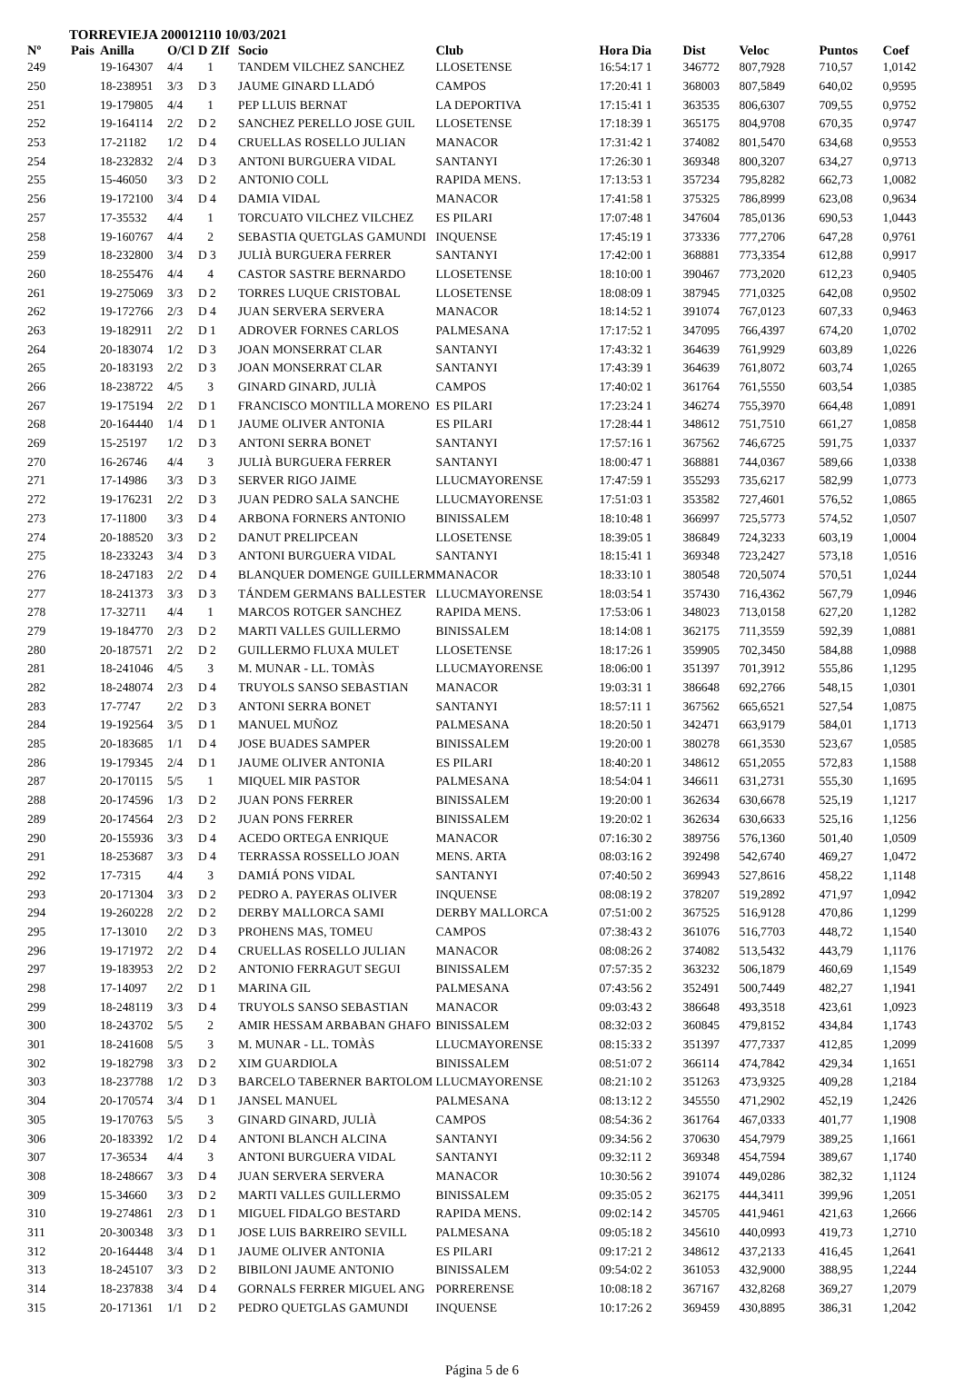TORREVIEJA 200012110 10/03/2021
| Nº | Pais | Anilla | O/Cl | D ZIf | Socio | Club | Hora Dia | Dist | Veloc | Puntos | Coef |
| --- | --- | --- | --- | --- | --- | --- | --- | --- | --- | --- | --- |
| 249 | | 19-164307 | 4/4 | 1 | TANDEM VILCHEZ SANCHEZ | LLOSETENSE | 16:54:17 1 | 346772 | 807,7928 | 710,57 | 1,0142 |
| 250 | | 18-238951 | 3/3 | D 3 | JAUME GINARD LLADÓ | CAMPOS | 17:20:41 1 | 368003 | 807,5849 | 640,02 | 0,9595 |
| 251 | | 19-179805 | 4/4 | 1 | PEP LLUIS BERNAT | LA DEPORTIVA | 17:15:41 1 | 363535 | 806,6307 | 709,55 | 0,9752 |
| 252 | | 19-164114 | 2/2 | D 2 | SANCHEZ PERELLO JOSE GUIL | LLOSETENSE | 17:18:39 1 | 365175 | 804,9708 | 670,35 | 0,9747 |
| 253 | | 17-21182 | 1/2 | D 4 | CRUELLAS ROSELLO JULIAN | MANACOR | 17:31:42 1 | 374082 | 801,5470 | 634,68 | 0,9553 |
| 254 | | 18-232832 | 2/4 | D 3 | ANTONI BURGUERA VIDAL | SANTANYI | 17:26:30 1 | 369348 | 800,3207 | 634,27 | 0,9713 |
| 255 | | 15-46050 | 3/3 | D 2 | ANTONIO COLL | RAPIDA MENS. | 17:13:53 1 | 357234 | 795,8282 | 662,73 | 1,0082 |
| 256 | | 19-172100 | 3/4 | D 4 | DAMIA VIDAL | MANACOR | 17:41:58 1 | 375325 | 786,8999 | 623,08 | 0,9634 |
| 257 | | 17-35532 | 4/4 | 1 | TORCUATO VILCHEZ VILCHEZ | ES PILARI | 17:07:48 1 | 347604 | 785,0136 | 690,53 | 1,0443 |
| 258 | | 19-160767 | 4/4 | 2 | SEBASTIA QUETGLAS GAMUNDI | INQUENSE | 17:45:19 1 | 373336 | 777,2706 | 647,28 | 0,9761 |
| 259 | | 18-232800 | 3/4 | D 3 | JULIÀ BURGUERA FERRER | SANTANYI | 17:42:00 1 | 368881 | 773,3354 | 612,88 | 0,9917 |
| 260 | | 18-255476 | 4/4 | 4 | CASTOR SASTRE BERNARDO | LLOSETENSE | 18:10:00 1 | 390467 | 773,2020 | 612,23 | 0,9405 |
| 261 | | 19-275069 | 3/3 | D 2 | TORRES LUQUE CRISTOBAL | LLOSETENSE | 18:08:09 1 | 387945 | 771,0325 | 642,08 | 0,9502 |
| 262 | | 19-172766 | 2/3 | D 4 | JUAN SERVERA SERVERA | MANACOR | 18:14:52 1 | 391074 | 767,0123 | 607,33 | 0,9463 |
| 263 | | 19-182911 | 2/2 | D 1 | ADROVER FORNES CARLOS | PALMESANA | 17:17:52 1 | 347095 | 766,4397 | 674,20 | 1,0702 |
| 264 | | 20-183074 | 1/2 | D 3 | JOAN MONSERRAT CLAR | SANTANYI | 17:43:32 1 | 364639 | 761,9929 | 603,89 | 1,0226 |
| 265 | | 20-183193 | 2/2 | D 3 | JOAN MONSERRAT CLAR | SANTANYI | 17:43:39 1 | 364639 | 761,8072 | 603,74 | 1,0265 |
| 266 | | 18-238722 | 4/5 | 3 | GINARD GINARD, JULIÀ | CAMPOS | 17:40:02 1 | 361764 | 761,5550 | 603,54 | 1,0385 |
| 267 | | 19-175194 | 2/2 | D 1 | FRANCISCO MONTILLA MORENO | ES PILARI | 17:23:24 1 | 346274 | 755,3970 | 664,48 | 1,0891 |
| 268 | | 20-164440 | 1/4 | D 1 | JAUME OLIVER ANTONIA | ES PILARI | 17:28:44 1 | 348612 | 751,7510 | 661,27 | 1,0858 |
| 269 | | 15-25197 | 1/2 | D 3 | ANTONI SERRA BONET | SANTANYI | 17:57:16 1 | 367562 | 746,6725 | 591,75 | 1,0337 |
| 270 | | 16-26746 | 4/4 | 3 | JULIÀ BURGUERA FERRER | SANTANYI | 18:00:47 1 | 368881 | 744,0367 | 589,66 | 1,0338 |
| 271 | | 17-14986 | 3/3 | D 3 | SERVER RIGO JAIME | LLUCMAYORENSE | 17:47:59 1 | 355293 | 735,6217 | 582,99 | 1,0773 |
| 272 | | 19-176231 | 2/2 | D 3 | JUAN PEDRO SALA SANCHE | LLUCMAYORENSE | 17:51:03 1 | 353582 | 727,4601 | 576,52 | 1,0865 |
| 273 | | 17-11800 | 3/3 | D 4 | ARBONA FORNERS ANTONIO | BINISSALEM | 18:10:48 1 | 366997 | 725,5773 | 574,52 | 1,0507 |
| 274 | | 20-188520 | 3/3 | D 2 | DANUT PRELIPCEAN | LLOSETENSE | 18:39:05 1 | 386849 | 724,3233 | 603,19 | 1,0004 |
| 275 | | 18-233243 | 3/4 | D 3 | ANTONI BURGUERA VIDAL | SANTANYI | 18:15:41 1 | 369348 | 723,2427 | 573,18 | 1,0516 |
| 276 | | 18-247183 | 2/2 | D 4 | BLANQUER DOMENGE GUILLERM | MANACOR | 18:33:10 1 | 380548 | 720,5074 | 570,51 | 1,0244 |
| 277 | | 18-241373 | 3/3 | D 3 | TÁNDEM GERMANS BALLESTER | LLUCMAYORENSE | 18:03:54 1 | 357430 | 716,4362 | 567,79 | 1,0946 |
| 278 | | 17-32711 | 4/4 | 1 | MARCOS ROTGER SANCHEZ | RAPIDA MENS. | 17:53:06 1 | 348023 | 713,0158 | 627,20 | 1,1282 |
| 279 | | 19-184770 | 2/3 | D 2 | MARTI VALLES GUILLERMO | BINISSALEM | 18:14:08 1 | 362175 | 711,3559 | 592,39 | 1,0881 |
| 280 | | 20-187571 | 2/2 | D 2 | GUILLERMO FLUXA MULET | LLOSETENSE | 18:17:26 1 | 359905 | 702,3450 | 584,88 | 1,0988 |
| 281 | | 18-241046 | 4/5 | 3 | M. MUNAR - LL. TOMÀS | LLUCMAYORENSE | 18:06:00 1 | 351397 | 701,3912 | 555,86 | 1,1295 |
| 282 | | 18-248074 | 2/3 | D 4 | TRUYOLS SANSO SEBASTIAN | MANACOR | 19:03:31 1 | 386648 | 692,2766 | 548,15 | 1,0301 |
| 283 | | 17-7747 | 2/2 | D 3 | ANTONI SERRA BONET | SANTANYI | 18:57:11 1 | 367562 | 665,6521 | 527,54 | 1,0875 |
| 284 | | 19-192564 | 3/5 | D 1 | MANUEL MUÑOZ | PALMESANA | 18:20:50 1 | 342471 | 663,9179 | 584,01 | 1,1713 |
| 285 | | 20-183685 | 1/1 | D 4 | JOSE BUADES SAMPER | BINISSALEM | 19:20:00 1 | 380278 | 661,3530 | 523,67 | 1,0585 |
| 286 | | 19-179345 | 2/4 | D 1 | JAUME OLIVER ANTONIA | ES PILARI | 18:40:20 1 | 348612 | 651,2055 | 572,83 | 1,1588 |
| 287 | | 20-170115 | 5/5 | 1 | MIQUEL MIR PASTOR | PALMESANA | 18:54:04 1 | 346611 | 631,2731 | 555,30 | 1,1695 |
| 288 | | 20-174596 | 1/3 | D 2 | JUAN PONS FERRER | BINISSALEM | 19:20:00 1 | 362634 | 630,6678 | 525,19 | 1,1217 |
| 289 | | 20-174564 | 2/3 | D 2 | JUAN PONS FERRER | BINISSALEM | 19:20:02 1 | 362634 | 630,6633 | 525,16 | 1,1256 |
| 290 | | 20-155936 | 3/3 | D 4 | ACEDO ORTEGA ENRIQUE | MANACOR | 07:16:30 2 | 389756 | 576,1360 | 501,40 | 1,0509 |
| 291 | | 18-253687 | 3/3 | D 4 | TERRASSA ROSSELLO JOAN | MENS. ARTA | 08:03:16 2 | 392498 | 542,6740 | 469,27 | 1,0472 |
| 292 | | 17-7315 | 4/4 | 3 | DAMIÁ PONS VIDAL | SANTANYI | 07:40:50 2 | 369943 | 527,8616 | 458,22 | 1,1148 |
| 293 | | 20-171304 | 3/3 | D 2 | PEDRO A. PAYERAS OLIVER | INQUENSE | 08:08:19 2 | 378207 | 519,2892 | 471,97 | 1,0942 |
| 294 | | 19-260228 | 2/2 | D 2 | DERBY MALLORCA SAMI | DERBY MALLORCA | 07:51:00 2 | 367525 | 516,9128 | 470,86 | 1,1299 |
| 295 | | 17-13010 | 2/2 | D 3 | PROHENS MAS, TOMEU | CAMPOS | 07:38:43 2 | 361076 | 516,7703 | 448,72 | 1,1540 |
| 296 | | 19-171972 | 2/2 | D 4 | CRUELLAS ROSELLO JULIAN | MANACOR | 08:08:26 2 | 374082 | 513,5432 | 443,79 | 1,1176 |
| 297 | | 19-183953 | 2/2 | D 2 | ANTONIO FERRAGUT SEGUI | BINISSALEM | 07:57:35 2 | 363232 | 506,1879 | 460,69 | 1,1549 |
| 298 | | 17-14097 | 2/2 | D 1 | MARINA GIL | PALMESANA | 07:43:56 2 | 352491 | 500,7449 | 482,27 | 1,1941 |
| 299 | | 18-248119 | 3/3 | D 4 | TRUYOLS SANSO SEBASTIAN | MANACOR | 09:03:43 2 | 386648 | 493,3518 | 423,61 | 1,0923 |
| 300 | | 18-243702 | 5/5 | 2 | AMIR HESSAM ARBABAN GHAFO | BINISSALEM | 08:32:03 2 | 360845 | 479,8152 | 434,84 | 1,1743 |
| 301 | | 18-241608 | 5/5 | 3 | M. MUNAR - LL. TOMÀS | LLUCMAYORENSE | 08:15:33 2 | 351397 | 477,7337 | 412,85 | 1,2099 |
| 302 | | 19-182798 | 3/3 | D 2 | XIM GUARDIOLA | BINISSALEM | 08:51:07 2 | 366114 | 474,7842 | 429,34 | 1,1651 |
| 303 | | 18-237788 | 1/2 | D 3 | BARCELO TABERNER BARTOLOM | LLUCMAYORENSE | 08:21:10 2 | 351263 | 473,9325 | 409,28 | 1,2184 |
| 304 | | 20-170574 | 3/4 | D 1 | JANSEL MANUEL | PALMESANA | 08:13:12 2 | 345550 | 471,2902 | 452,19 | 1,2426 |
| 305 | | 19-170763 | 5/5 | 3 | GINARD GINARD, JULIÀ | CAMPOS | 08:54:36 2 | 361764 | 467,0333 | 401,77 | 1,1908 |
| 306 | | 20-183392 | 1/2 | D 4 | ANTONI BLANCH ALCINA | SANTANYI | 09:34:56 2 | 370630 | 454,7979 | 389,25 | 1,1661 |
| 307 | | 17-36534 | 4/4 | 3 | ANTONI BURGUERA VIDAL | SANTANYI | 09:32:11 2 | 369348 | 454,7594 | 389,67 | 1,1740 |
| 308 | | 18-248667 | 3/3 | D 4 | JUAN SERVERA SERVERA | MANACOR | 10:30:56 2 | 391074 | 449,0286 | 382,32 | 1,1124 |
| 309 | | 15-34660 | 3/3 | D 2 | MARTI VALLES GUILLERMO | BINISSALEM | 09:35:05 2 | 362175 | 444,3411 | 399,96 | 1,2051 |
| 310 | | 19-274861 | 2/3 | D 1 | MIGUEL FIDALGO BESTARD | RAPIDA MENS. | 09:02:14 2 | 345705 | 441,9461 | 421,63 | 1,2666 |
| 311 | | 20-300348 | 3/3 | D 1 | JOSE LUIS BARREIRO SEVILL | PALMESANA | 09:05:18 2 | 345610 | 440,0993 | 419,73 | 1,2710 |
| 312 | | 20-164448 | 3/4 | D 1 | JAUME OLIVER ANTONIA | ES PILARI | 09:17:21 2 | 348612 | 437,2133 | 416,45 | 1,2641 |
| 313 | | 18-245107 | 3/3 | D 2 | BIBILONI JAUME ANTONIO | BINISSALEM | 09:54:02 2 | 361053 | 432,9000 | 388,95 | 1,2244 |
| 314 | | 18-237838 | 3/4 | D 4 | GORNALS FERRER MIGUEL ANG | PORRERENSE | 10:08:18 2 | 367167 | 432,8268 | 369,27 | 1,2079 |
| 315 | | 20-171361 | 1/1 | D 2 | PEDRO QUETGLAS GAMUNDI | INQUENSE | 10:17:26 2 | 369459 | 430,8895 | 386,31 | 1,2042 |
Página 5 de 6